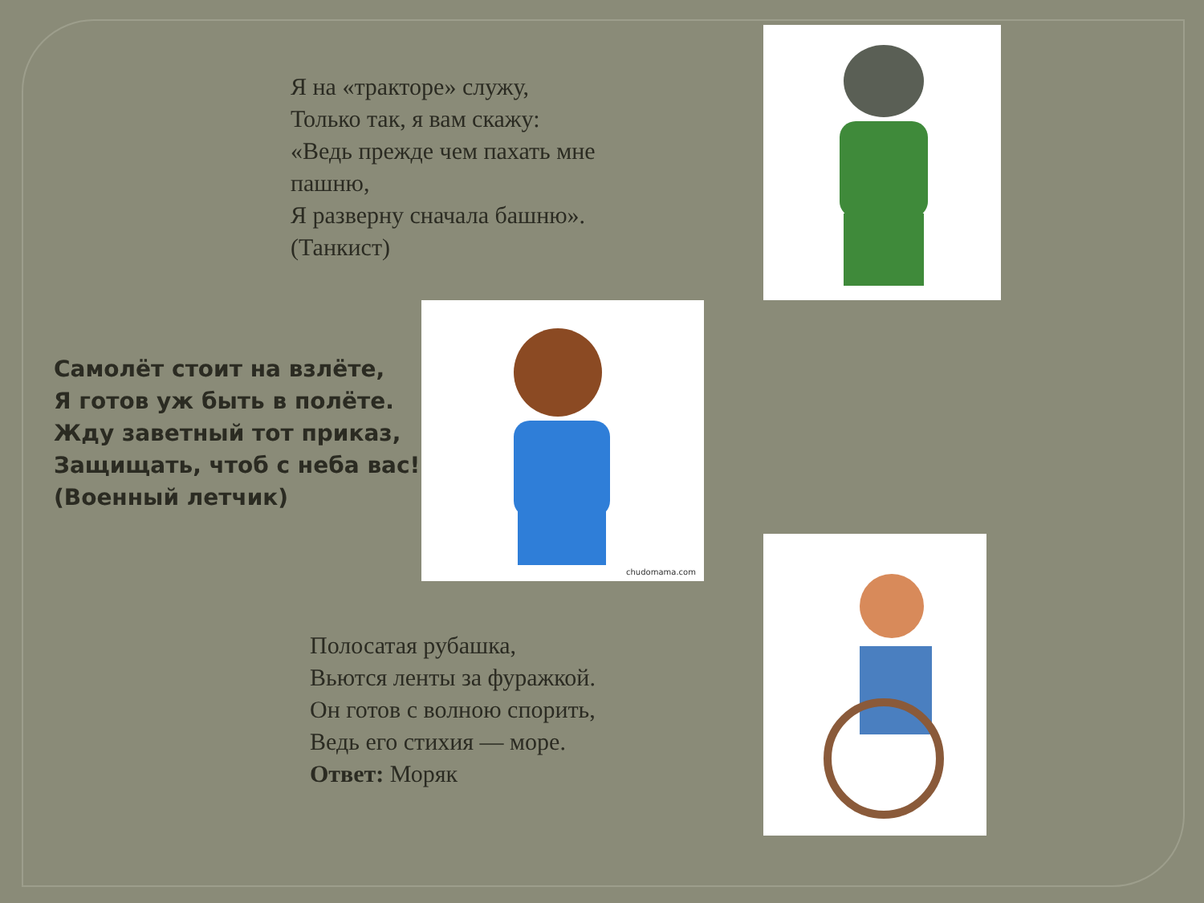Я на «тракторе» служу,
Только так, я вам скажу:
«Ведь прежде чем пахать мне
пашню,
Я разверну сначала башню».
(Танкист)
Самолёт стоит на взлёте,
Я готов уж быть в полёте.
Жду заветный тот приказ,
Защищать, чтоб с неба вас!
(Военный летчик)
chudomama.com
Полосатая рубашка,
Вьются ленты за фуражкой.
Он готов с волною спорить,
Ведь его стихия — море.
Ответ: Моряк